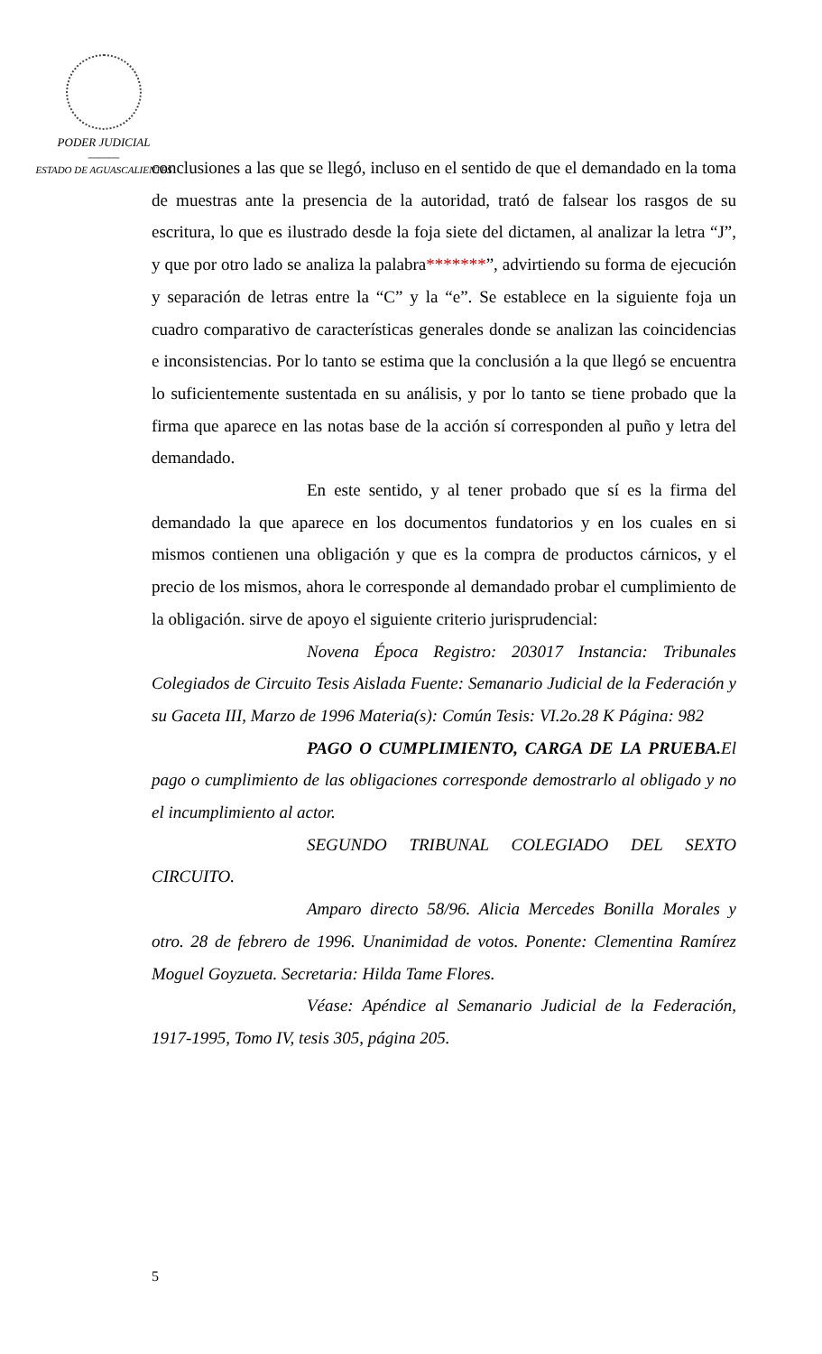PODER JUDICIAL
———
ESTADO DE AGUASCALIENTES
conclusiones a las que se llegó, incluso en el sentido de que el demandado en la toma de muestras ante la presencia de la autoridad, trató de falsear los rasgos de su escritura, lo que es ilustrado desde la foja siete del dictamen, al analizar la letra “J”, y que por otro lado se analiza la palabra*******”, advirtiendo su forma de ejecución y separación de letras entre la “C” y la “e”. Se establece en la siguiente foja un cuadro comparativo de características generales donde se analizan las coincidencias e inconsistencias. Por lo tanto se estima que la conclusión a la que llegó se encuentra lo suficientemente sustentada en su análisis, y por lo tanto se tiene probado que la firma que aparece en las notas base de la acción sí corresponden al puño y letra del demandado.
En este sentido, y al tener probado que sí es la firma del demandado la que aparece en los documentos fundatorios y en los cuales en si mismos contienen una obligación y que es la compra de productos cárnicos, y el precio de los mismos, ahora le corresponde al demandado probar el cumplimiento de la obligación. sirve de apoyo el siguiente criterio jurisprudencial:
Novena Época Registro: 203017 Instancia: Tribunales Colegiados de Circuito Tesis Aislada Fuente: Semanario Judicial de la Federación y su Gaceta III, Marzo de 1996 Materia(s): Común Tesis: VI.2o.28 K Página: 982
PAGO O CUMPLIMIENTO, CARGA DE LA PRUEBA. El pago o cumplimiento de las obligaciones corresponde demostrarlo al obligado y no el incumplimiento al actor.
SEGUNDO TRIBUNAL COLEGIADO DEL SEXTO CIRCUITO.
Amparo directo 58/96. Alicia Mercedes Bonilla Morales y otro. 28 de febrero de 1996. Unanimidad de votos. Ponente: Clementina Ramírez Moguel Goyzueta. Secretaria: Hilda Tame Flores.
Véase: Apéndice al Semanario Judicial de la Federación, 1917-1995, Tomo IV, tesis 305, página 205.
5